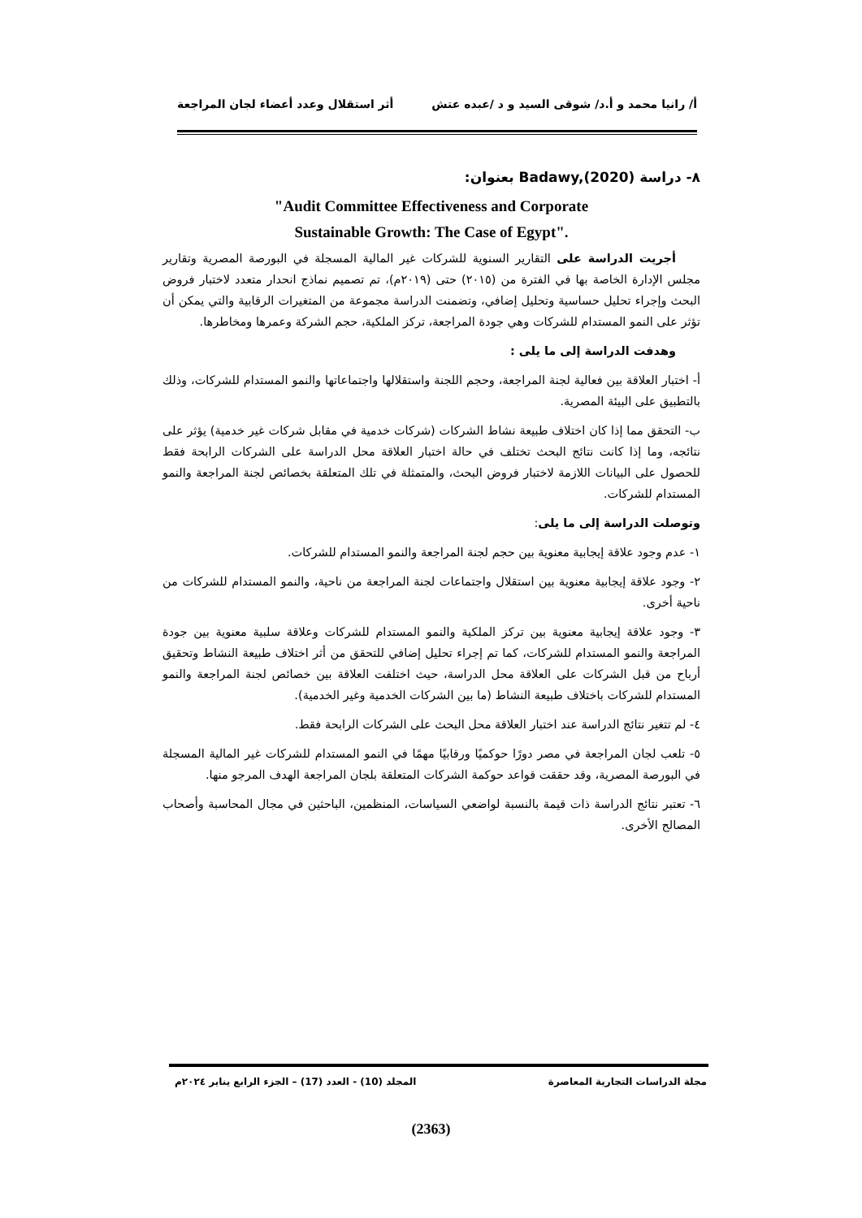أ/ رانيا محمد و أ.د/ شوقى السيد و د /عبده عتش أثر استقلال وعدد أعضاء لجان المراجعة
٨- دراسة (Badawy,(2020 بعنوان:
"Audit Committee Effectiveness and Corporate
Sustainable Growth: The Case of Egypt".
أجريت الدراسة على التقارير السنوية للشركات غير المالية المسجلة في البورصة المصرية وتقارير مجلس الإدارة الخاصة بها في الفترة من (٢٠١٥) حتى (٢٠١٩م)، تم تصميم نماذج انحدار متعدد لاختبار فروض البحث وإجراء تحليل حساسية وتحليل إضافي، وتضمنت الدراسة مجموعة من المتغيرات الرقابية والتي يمكن أن تؤثر على النمو المستدام للشركات وهي جودة المراجعة، تركز الملكية، حجم الشركة وعمرها ومخاطرها.
وهدفت الدراسة إلى ما يلى :
أ- اختبار العلاقة بين فعالية لجنة المراجعة، وحجم اللجنة واستقلالها واجتماعاتها والنمو المستدام للشركات، وذلك بالتطبيق على البيئة المصرية.
ب- التحقق مما إذا كان اختلاف طبيعة نشاط الشركات (شركات خدمية في مقابل شركات غير خدمية) يؤثر على نتائجه، وما إذا كانت نتائج البحث تختلف في حالة اختبار العلاقة محل الدراسة على الشركات الرابحة فقط للحصول على البيانات اللازمة لاختبار فروض البحث، والمتمثلة في تلك المتعلقة بخصائص لجنة المراجعة والنمو المستدام للشركات.
وتوصلت الدراسة إلى ما يلى:
١- عدم وجود علاقة إيجابية معنوية بين حجم لجنة المراجعة والنمو المستدام للشركات.
٢- وجود علاقة إيجابية معنوية بين استقلال واجتماعات لجنة المراجعة من ناحية، والنمو المستدام للشركات من ناحية أخرى.
٣- وجود علاقة إيجابية معنوية بين تركز الملكية والنمو المستدام للشركات وعلاقة سلبية معنوية بين جودة المراجعة والنمو المستدام للشركات، كما تم إجراء تحليل إضافي للتحقق من أثر اختلاف طبيعة النشاط وتحقيق أرباح من قبل الشركات على العلاقة محل الدراسة، حيث اختلفت العلاقة بين خصائص لجنة المراجعة والنمو المستدام للشركات باختلاف طبيعة النشاط (ما بين الشركات الخدمية وغير الخدمية).
٤- لم تتغير نتائج الدراسة عند اختبار العلاقة محل البحث على الشركات الرابحة فقط.
٥- تلعب لجان المراجعة في مصر دورًا حوكميًا ورقابيًا مهمًا في النمو المستدام للشركات غير المالية المسجلة في البورصة المصرية، وقد حققت قواعد حوكمة الشركات المتعلقة بلجان المراجعة الهدف المرجو منها.
٦- تعتبر نتائج الدراسة ذات قيمة بالنسبة لواضعي السياسات، المنظمين، الباحثين في مجال المحاسبة وأصحاب المصالح الأخرى.
مجلة الدراسات التجارية المعاصرة المجلد (10) - العدد (17) – الجزء الرابع يناير ٢٠٢٤م
(2363)